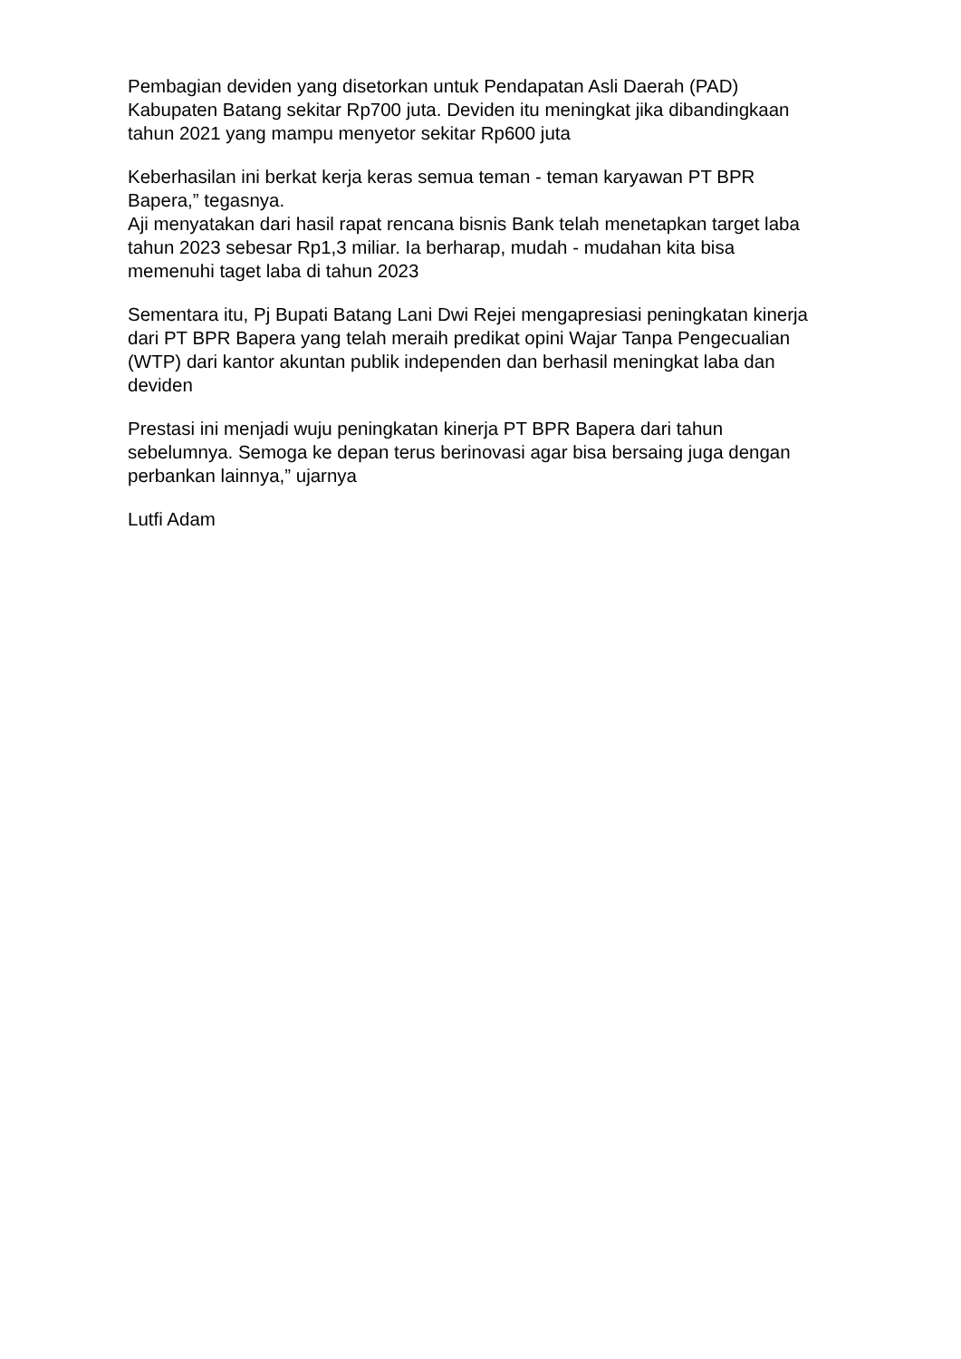Pembagian deviden yang disetorkan untuk Pendapatan Asli Daerah (PAD) Kabupaten Batang sekitar Rp700 juta. Deviden itu meningkat jika dibandingkaan tahun 2021 yang mampu menyetor sekitar Rp600 juta
Keberhasilan ini berkat kerja keras semua teman - teman karyawan PT BPR Bapera,” tegasnya.
Aji menyatakan dari hasil rapat rencana bisnis Bank telah menetapkan target laba tahun 2023 sebesar Rp1,3 miliar. Ia berharap, mudah - mudahan kita bisa memenuhi taget laba di tahun 2023
Sementara itu, Pj Bupati Batang Lani Dwi Rejei mengapresiasi peningkatan kinerja dari PT BPR Bapera yang telah meraih predikat opini Wajar Tanpa Pengecualian (WTP) dari kantor akuntan publik independen dan berhasil meningkat laba dan deviden
Prestasi ini menjadi wuju peningkatan kinerja PT BPR Bapera dari tahun sebelumnya. Semoga ke depan terus berinovasi agar bisa bersaing juga dengan perbankan lainnya,” ujarnya
Lutfi Adam